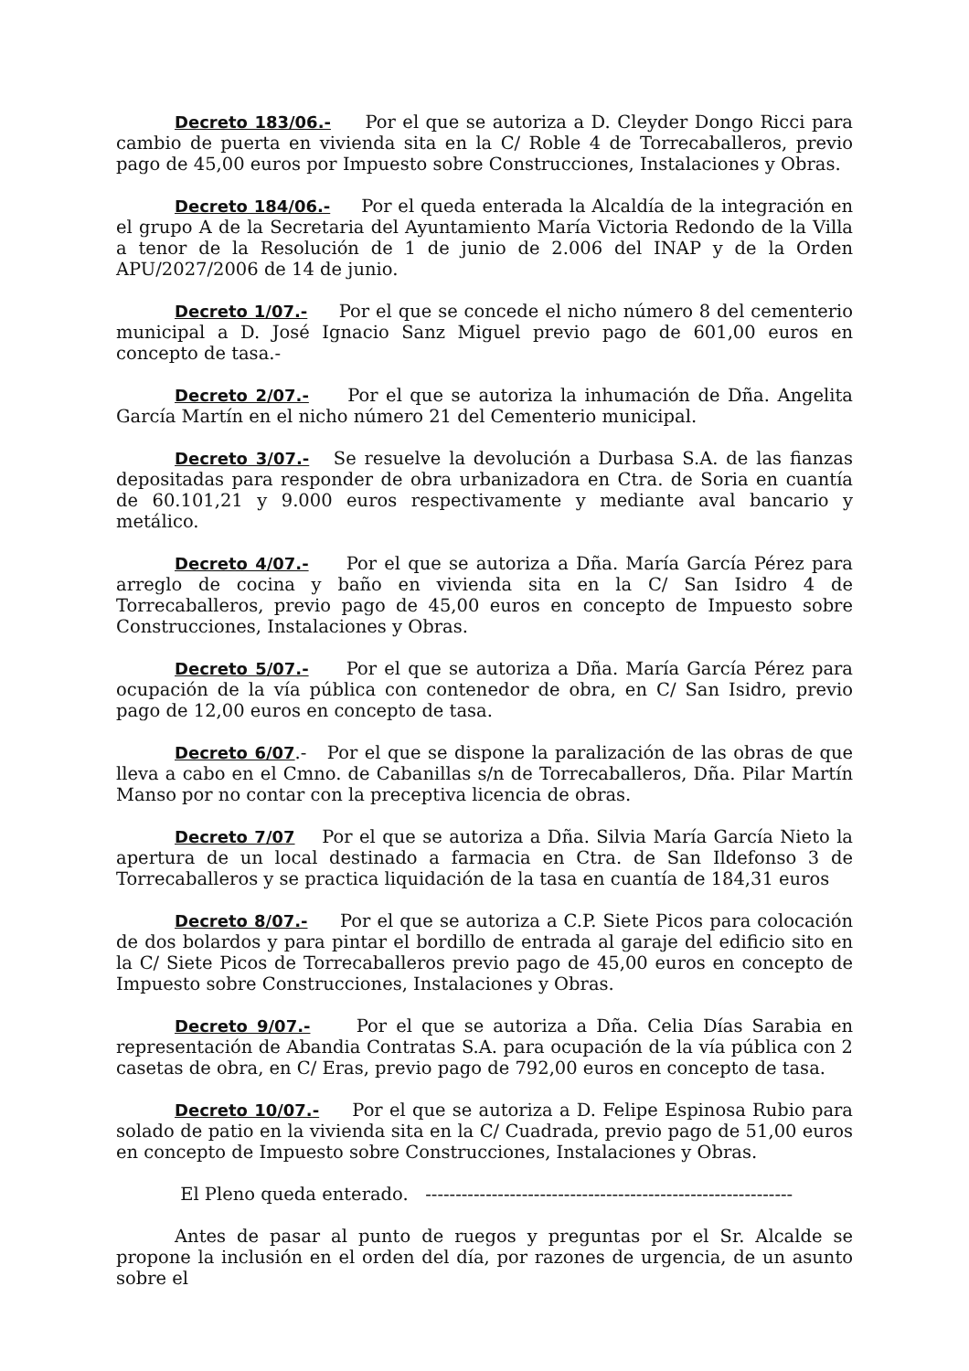Decreto 183/06.- Por el que se autoriza a D. Cleyder Dongo Ricci para cambio de puerta en vivienda sita en la C/ Roble 4 de Torrecaballeros, previo pago de 45,00 euros por Impuesto sobre Construcciones, Instalaciones y Obras.
Decreto 184/06.- Por el queda enterada la Alcaldía de la integración en el grupo A de la Secretaria del Ayuntamiento María Victoria Redondo de la Villa a tenor de la Resolución de 1 de junio de 2.006 del INAP y de la Orden APU/2027/2006 de 14 de junio.
Decreto 1/07.- Por el que se concede el nicho número 8 del cementerio municipal a D. José Ignacio Sanz Miguel previo pago de 601,00 euros en concepto de tasa.-
Decreto 2/07.- Por el que se autoriza la inhumación de Dña. Angelita García Martín en el nicho número 21 del Cementerio municipal.
Decreto 3/07.- Se resuelve la devolución a Durbasa S.A. de las fianzas depositadas para responder de obra urbanizadora en Ctra. de Soria en cuantía de 60.101,21 y 9.000 euros respectivamente y mediante aval bancario y metálico.
Decreto 4/07.- Por el que se autoriza a Dña. María García Pérez para arreglo de cocina y baño en vivienda sita en la C/ San Isidro 4 de Torrecaballeros, previo pago de 45,00 euros en concepto de Impuesto sobre Construcciones, Instalaciones y Obras.
Decreto 5/07.- Por el que se autoriza a Dña. María García Pérez para ocupación de la vía pública con contenedor de obra, en C/ San Isidro, previo pago de 12,00 euros en concepto de tasa.
Decreto 6/07.- Por el que se dispone la paralización de las obras de que lleva a cabo en el Cmno. de Cabanillas s/n de Torrecaballeros, Dña. Pilar Martín Manso por no contar con la preceptiva licencia de obras.
Decreto 7/07 Por el que se autoriza a Dña. Silvia María García Nieto la apertura de un local destinado a farmacia en Ctra. de San Ildefonso 3 de Torrecaballeros y se practica liquidación de la tasa en cuantía de 184,31 euros
Decreto 8/07.- Por el que se autoriza a C.P. Siete Picos para colocación de dos bolardos y para pintar el bordillo de entrada al garaje del edificio sito en la C/ Siete Picos de Torrecaballeros previo pago de 45,00 euros en concepto de Impuesto sobre Construcciones, Instalaciones y Obras.
Decreto 9/07.- Por el que se autoriza a Dña. Celia Días Sarabia en representación de Abandia Contratas S.A. para ocupación de la vía pública con 2 casetas de obra, en C/ Eras, previo pago de 792,00 euros en concepto de tasa.
Decreto 10/07.- Por el que se autoriza a D. Felipe Espinosa Rubio para solado de patio en la vivienda sita en la C/ Cuadrada, previo pago de 51,00 euros en concepto de Impuesto sobre Construcciones, Instalaciones y Obras.
El Pleno queda enterado. -------------------------------------------------------------
Antes de pasar al punto de ruegos y preguntas por el Sr. Alcalde se propone la inclusión en el orden del día, por razones de urgencia, de un asunto sobre el